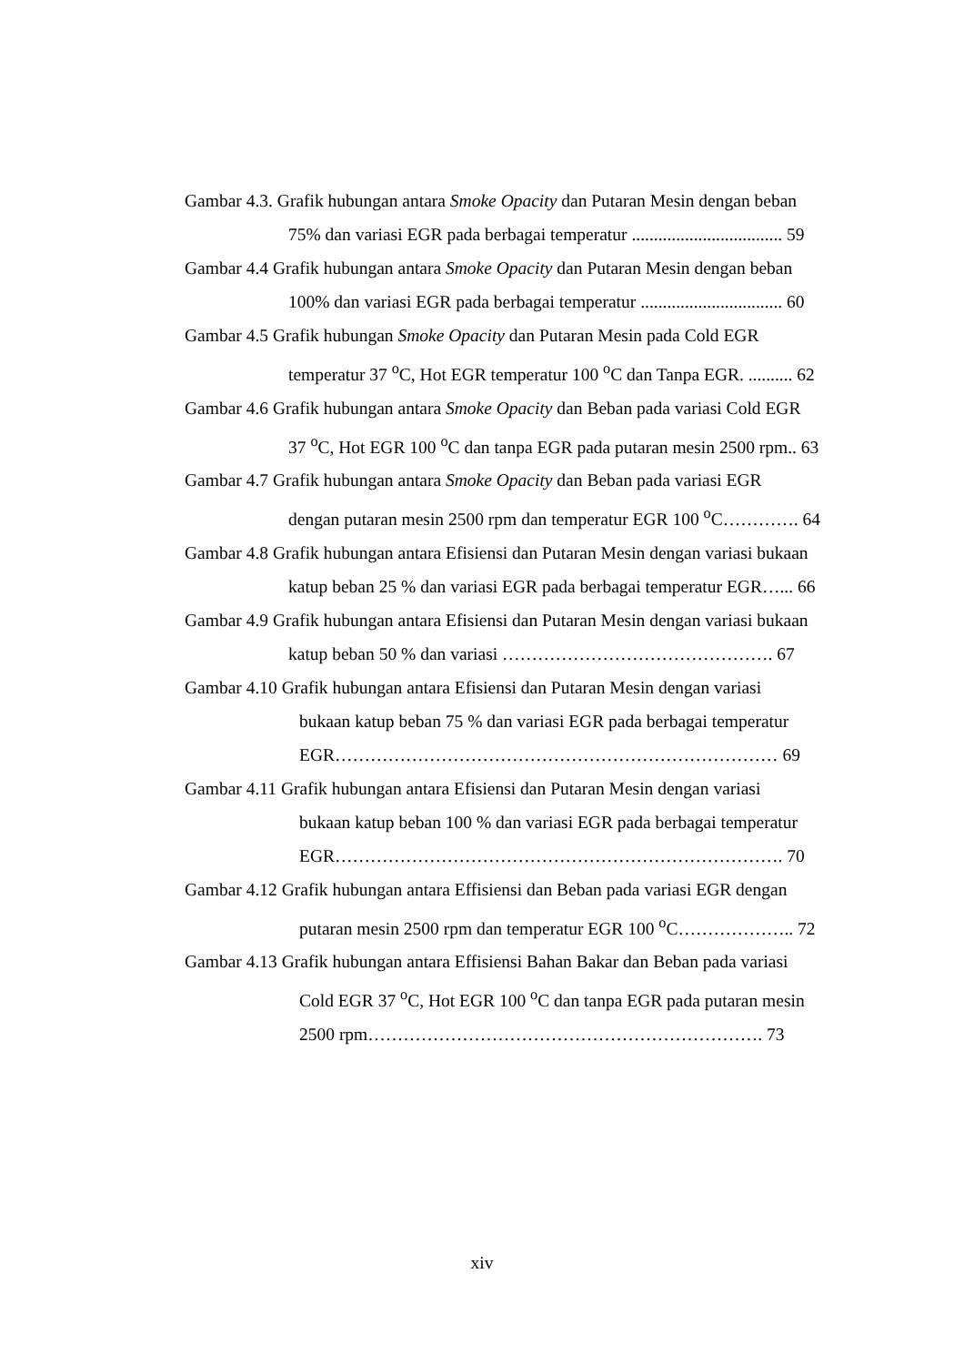Gambar 4.3. Grafik hubungan antara Smoke Opacity dan Putaran Mesin dengan beban
75% dan variasi EGR pada berbagai temperatur .................................. 59
Gambar 4.4 Grafik hubungan antara Smoke Opacity dan Putaran Mesin dengan beban
100% dan variasi EGR pada berbagai temperatur ................................ 60
Gambar 4.5 Grafik hubungan Smoke Opacity dan Putaran Mesin pada Cold EGR
temperatur 37 <sup>o</sup>C, Hot EGR temperatur 100 <sup>o</sup>C dan Tanpa EGR. .......... 62
Gambar 4.6 Grafik hubungan antara Smoke Opacity dan Beban pada variasi Cold EGR
37 <sup>o</sup>C, Hot EGR 100 <sup>o</sup>C dan tanpa EGR pada putaran mesin 2500 rpm.. 63
Gambar 4.7 Grafik hubungan antara Smoke Opacity dan Beban pada variasi EGR
dengan putaran mesin 2500 rpm dan temperatur EGR 100 <sup>o</sup>C…………. 64
Gambar 4.8 Grafik hubungan antara Efisiensi dan Putaran Mesin dengan variasi bukaan
katup beban 25 % dan variasi EGR pada berbagai temperatur EGR…... 66
Gambar 4.9 Grafik hubungan antara Efisiensi dan Putaran Mesin dengan variasi bukaan
katup beban 50 % dan variasi ………………………………………. 67
Gambar 4.10 Grafik hubungan antara Efisiensi dan Putaran Mesin dengan variasi
bukaan katup beban 75 % dan variasi EGR pada berbagai temperatur
EGR………………………………………………………………… 69
Gambar 4.11 Grafik hubungan antara Efisiensi dan Putaran Mesin dengan variasi
bukaan katup beban 100 % dan variasi EGR pada berbagai temperatur
EGR…………………………………………………………………. 70
Gambar 4.12 Grafik hubungan antara Effisiensi dan Beban pada variasi EGR dengan
putaran mesin 2500 rpm dan temperatur EGR 100 <sup>o</sup>C……………….. 72
Gambar 4.13 Grafik hubungan antara Effisiensi Bahan Bakar dan Beban pada variasi
Cold EGR 37 <sup>o</sup>C, Hot EGR 100 <sup>o</sup>C dan tanpa EGR pada putaran mesin
2500 rpm…………………………………………………………. 73
xiv